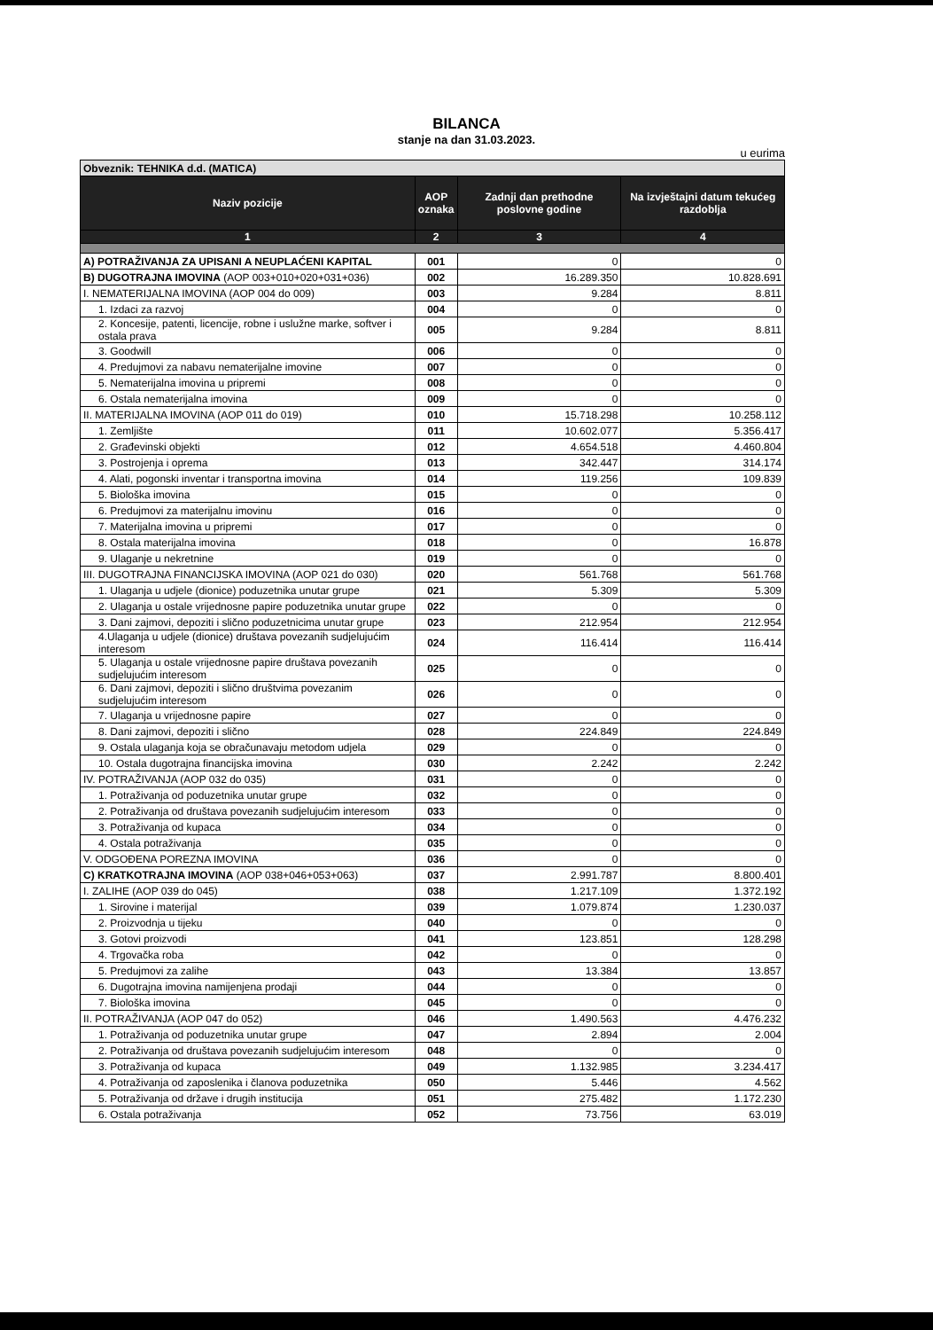BILANCA
stanje na dan 31.03.2023.
u eurima
| Obveznik: TEHNIKA d.d. (MATICA) | | | |
| Naziv pozicije | AOP oznaka | Zadnji dan prethodne poslovne godine | Na izvještajni datum tekućeg razdoblja |
| 1 | 2 | 3 | 4 |
| A) POTRAŽIVANJA ZA UPISANI A NEUPLAĆENI KAPITAL | 001 | 0 | 0 |
| B) DUGOTRAJNA IMOVINA (AOP 003+010+020+031+036) | 002 | 16.289.350 | 10.828.691 |
| I. NEMATERIJALNA IMOVINA (AOP 004 do 009) | 003 | 9.284 | 8.811 |
| 1. Izdaci za razvoj | 004 | 0 | 0 |
| 2. Koncesije, patenti, licencije, robne i uslužne marke, softver i ostala prava | 005 | 9.284 | 8.811 |
| 3. Goodwill | 006 | 0 | 0 |
| 4. Predujmovi za nabavu nematerijalne imovine | 007 | 0 | 0 |
| 5. Nematerijalna imovina u pripremi | 008 | 0 | 0 |
| 6. Ostala nematerijalna imovina | 009 | 0 | 0 |
| II. MATERIJALNA IMOVINA (AOP 011 do 019) | 010 | 15.718.298 | 10.258.112 |
| 1. Zemljište | 011 | 10.602.077 | 5.356.417 |
| 2. Građevinski objekti | 012 | 4.654.518 | 4.460.804 |
| 3. Postrojenja i oprema | 013 | 342.447 | 314.174 |
| 4. Alati, pogonski inventar i transportna imovina | 014 | 119.256 | 109.839 |
| 5. Biološka imovina | 015 | 0 | 0 |
| 6. Predujmovi za materijalnu imovinu | 016 | 0 | 0 |
| 7. Materijalna imovina u pripremi | 017 | 0 | 0 |
| 8. Ostala materijalna imovina | 018 | 0 | 16.878 |
| 9. Ulaganje u nekretnine | 019 | 0 | 0 |
| III. DUGOTRAJNA FINANCIJSKA IMOVINA (AOP 021 do 030) | 020 | 561.768 | 561.768 |
| 1. Ulaganja u udjele (dionice) poduzetnika unutar grupe | 021 | 5.309 | 5.309 |
| 2. Ulaganja u ostale vrijednosne papire poduzetnika unutar grupe | 022 | 0 | 0 |
| 3. Dani zajmovi, depoziti i slično poduzetnicima unutar grupe | 023 | 212.954 | 212.954 |
| 4.Ulaganja u udjele (dionice) društava povezanih sudjelujućim interesom | 024 | 116.414 | 116.414 |
| 5. Ulaganja u ostale vrijednosne papire društava povezanih sudjelujućim interesom | 025 | 0 | 0 |
| 6. Dani zajmovi, depoziti i slično društvima povezanim sudjelujućim interesom | 026 | 0 | 0 |
| 7. Ulaganja u vrijednosne papire | 027 | 0 | 0 |
| 8. Dani zajmovi, depoziti i slično | 028 | 224.849 | 224.849 |
| 9. Ostala ulaganja koja se obračunavaju metodom udjela | 029 | 0 | 0 |
| 10. Ostala dugotrajna financijska imovina | 030 | 2.242 | 2.242 |
| IV. POTRAŽIVANJA (AOP 032 do 035) | 031 | 0 | 0 |
| 1. Potraživanja od poduzetnika unutar grupe | 032 | 0 | 0 |
| 2. Potraživanja od društava povezanih sudjelujućim interesom | 033 | 0 | 0 |
| 3. Potraživanja od kupaca | 034 | 0 | 0 |
| 4. Ostala potraživanja | 035 | 0 | 0 |
| V. ODGOĐENA POREZNA IMOVINA | 036 | 0 | 0 |
| C) KRATKOTRAJNA IMOVINA (AOP 038+046+053+063) | 037 | 2.991.787 | 8.800.401 |
| I. ZALIHE (AOP 039 do 045) | 038 | 1.217.109 | 1.372.192 |
| 1. Sirovine i materijal | 039 | 1.079.874 | 1.230.037 |
| 2. Proizvodnja u tijeku | 040 | 0 | 0 |
| 3. Gotovi proizvodi | 041 | 123.851 | 128.298 |
| 4. Trgovačka roba | 042 | 0 | 0 |
| 5. Predujmovi za zalihe | 043 | 13.384 | 13.857 |
| 6. Dugotrajna imovina namijenjena prodaji | 044 | 0 | 0 |
| 7. Biološka imovina | 045 | 0 | 0 |
| II. POTRAŽIVANJA (AOP 047 do 052) | 046 | 1.490.563 | 4.476.232 |
| 1. Potraživanja od poduzetnika unutar grupe | 047 | 2.894 | 2.004 |
| 2. Potraživanja od društava povezanih sudjelujućim interesom | 048 | 0 | 0 |
| 3. Potraživanja od kupaca | 049 | 1.132.985 | 3.234.417 |
| 4. Potraživanja od zaposlenika i članova poduzetnika | 050 | 5.446 | 4.562 |
| 5. Potraživanja od države i drugih institucija | 051 | 275.482 | 1.172.230 |
| 6. Ostala potraživanja | 052 | 73.756 | 63.019 |